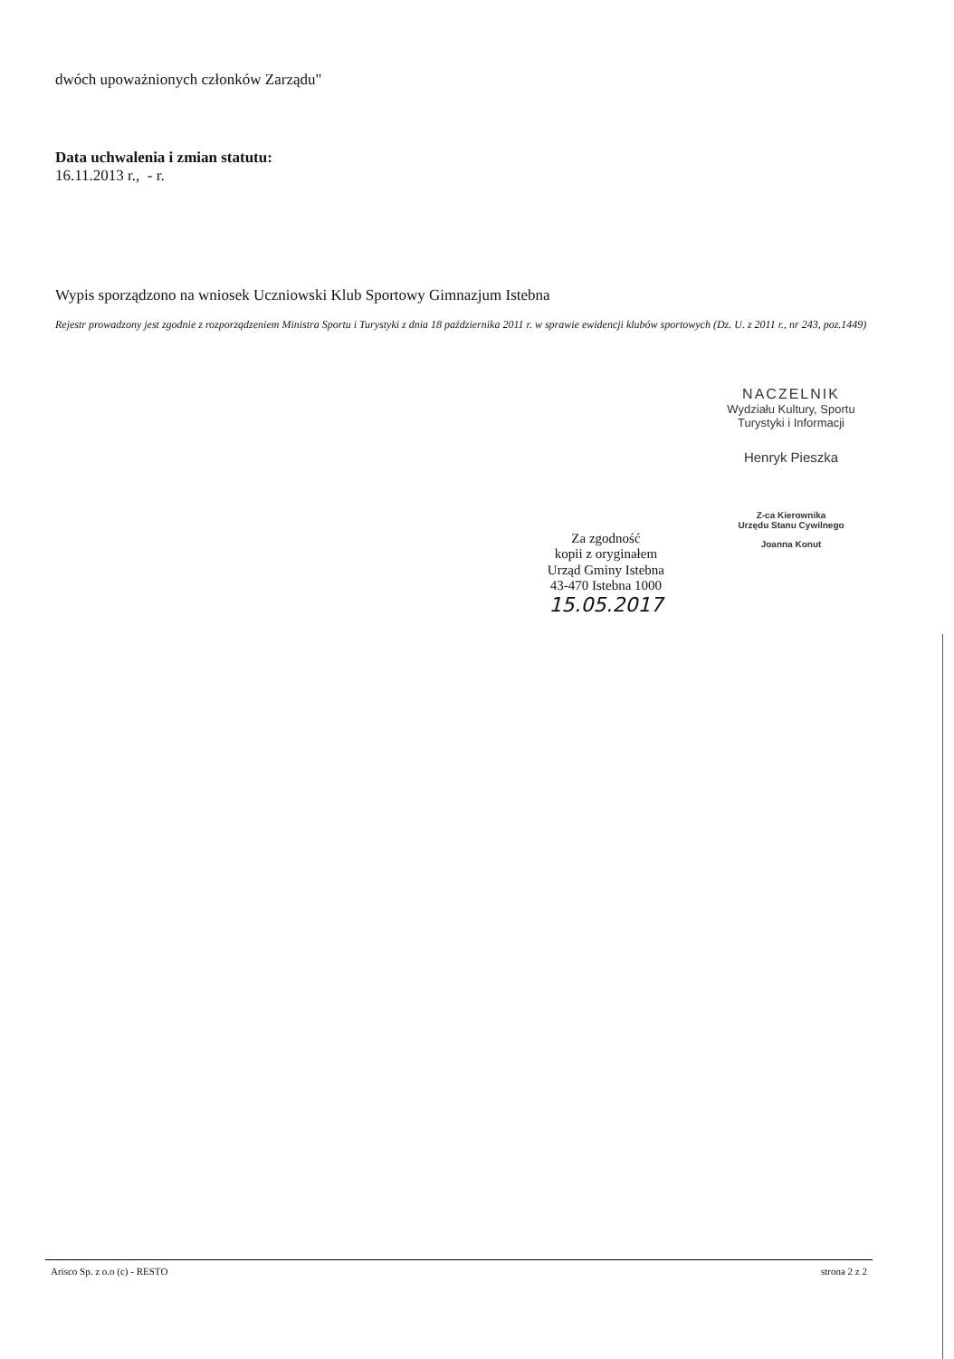dwóch upoważnionych członków Zarządu"
Data uchwalenia i zmian statutu:
16.11.2013 r., - r.
Wypis sporządzono na wniosek Uczniowski Klub Sportowy Gimnazjum Istebna
Rejestr prowadzony jest zgodnie z rozporządzeniem Ministra Sportu i Turystyki z dnia 18 października 2011 r. w sprawie ewidencji klubów sportowych (Dz. U. z 2011 r., nr 243, poz.1449)
Za zgodność
kopii z oryginałem
Urząd Gminy Istebna
43-470 Istebna 1000
15.05.2017
NACZELNIK
Wydziału Kultury, Sportu
Turystyki i Informacji
Henryk Pieszka
Z-ca Kierownika
Urzędu Stanu Cywilnego
Joanna Konut
Arisco Sp. z o.o (c) - RESTO strona 2 z 2